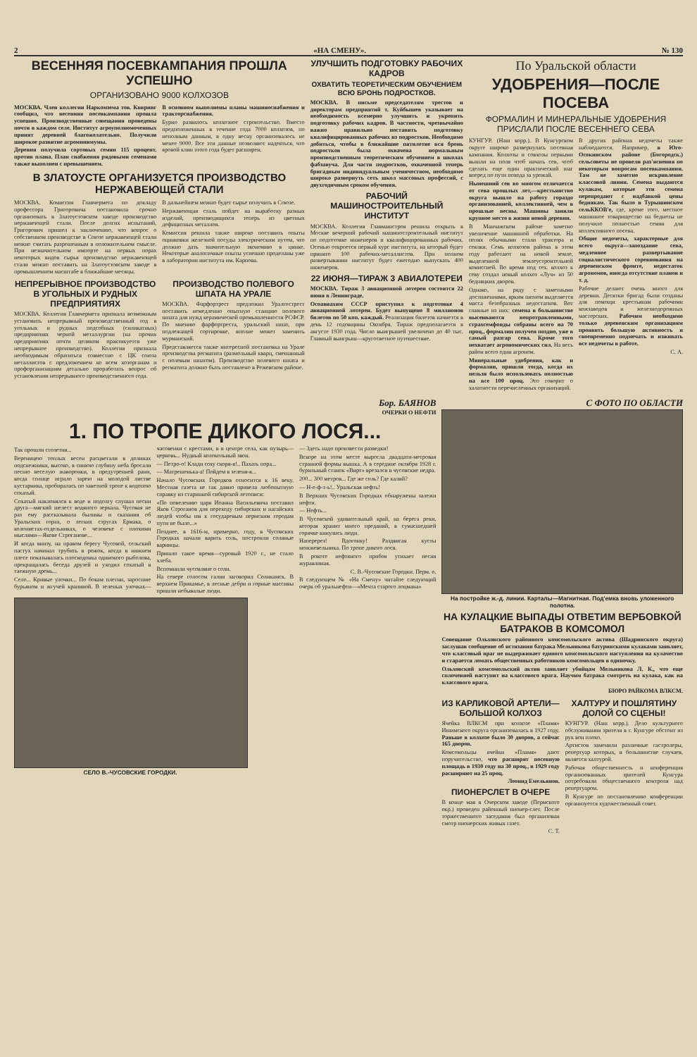2 «НА СМЕНУ». № 130
ВЕСЕННЯЯ ПОСЕВКАМПАНИЯ ПРОШЛА УСПЕШНО
ОРГАНИЗОВАНО 9000 КОЛХОЗОВ
МОСКВА. Член коллегии Наркомзема тов. Квиринг сообщил, что весенняя посевкампания прошла успешно. Производственные совещания проведены почти в каждом селе. Институт агроуполномоченных принят деревней благожелательно. Получили широкое развитие агроминимумы.
Деревня получила сортовых семян 115 процент. против плана. План снабжения рядовыми семенами также выполнен с превышением.
В основном выполнены планы машиноснабжения и тракторснабжения.
Бурно развилось колхозное строительство. Вместо предположенных в течение года 7000 колхозов, по неполным данным, в одну весну организовалось не менее 9000. Все эти данные позволяют надеяться, что яровой клин этого года будет расширен.
В ЗЛАТОУСТЕ ОРГАНИЗУЕТСЯ ПРОИЗВОДСТВО НЕРЖАВЕЮЩЕЙ СТАЛИ
МОСКВА. Комиссия Главчермета по докладу профессора Григоровича постановила срочно организовать в Златоустовском заводе производство нержавеющей стали. После долгих испытаний, Григорович пришел к заключению, что вопрос о собственном производстве в Союзе нержавеющей стали можно считать разрешенным в положительном смысле. При незначительном импорте на первых порах некоторых видов сырья производство нержавеющей стали можно поставить на Златоустовском заводе в промышленном масштабе в ближайшие месяцы.
В дальнейшем можно будет сырье получить в Союзе.
Нержавеющая сталь пойдет на выработку разных изделий, производящихся теперь из цветных дефицитных металлов.
Комиссия решила также широко поставить опыты оцинковки железной посуды электрическим путем, что должно дать значительную экономию в цинке. Некоторые аналогичные опыты успешно проделаны уже в лаборатории института им. Карпова.
НЕПРЕРЫВНОЕ ПРОИЗВОДСТВО В УГОЛЬНЫХ И РУДНЫХ ПРЕДПРИЯТИЯХ
МОСКВА. Коллегия Главчермета признала возможным установить непрерывный производственный год в угольных и рудных подсобных (силикатных) предприятиях черной металлургии (на прочих предприятиях почти целиком практикуется уже непрерывное производство). Коллегия признала необходимым обратиться совместно с ЦК союза металлистов с предложением ко всем хозорганам и профорганизациям детально проработать вопрос об установлении непрерывного производственного года.
ПРОИЗВОДСТВО ПОЛЕВОГО ШПАТА НА УРАЛЕ
МОСКВА. Фарфортрест предложил Уралгострест поставить немедленно опытную станцию полевого шпата для нужд керамической промышленности РСФСР. По мнению фарфортреста, уральский шпат, при подлежащей сортировке, вполне может заменить мурманский.
Представляется также интересной постановка на Урале производства регматита (размольный кварц, смешанный с полевым шпатом). Производство полевого шпата и регматита должно быть поставлено в Режевском районе.
УЛУЧШИТЬ ПОДГОТОВКУ РАБОЧИХ КАДРОВ
ОХВАТИТЬ ТЕОРЕТИЧЕСКИМ ОБУЧЕНИЕМ ВСЮ БРОНЬ ПОДРОСТКОВ.
МОСКВА. В письме председателям трестов и директорам предприятий т. Куйбышев указывает на необходимость всемерно улучшить и укрепить подготовку рабочих кадров. В частности, чрезвычайно важно правильно поставить подготовку квалифицированных рабочих из подростков. Необходимо добиться, чтобы в ближайшие пятилетие вся бронь подростков была охвачена нормальным производственным теоретическим обучением в школах фабзавуча. Для части подростков, охваченной теперь бригадным индивидуальным ученичеством, необходимо широко развернуть сеть школ массовых профессий, с двухгодичным сроком обучения.
РАБОЧИЙ МАШИНОСТРОИТЕЛЬНЫЙ ИНСТИТУТ
МОСКВА. Коллегия Главмашстроя решила открыть в Москве вечерний рабочий машиностроительный институт по подготовке инженеров и квалифицированных рабочих. Осенью откроется первый курс института, на который будет принято 100 рабочих-металлистов. При полном развертывании институт будет ежегодно выпускать 400 инженеров.
22 ИЮНЯ—ТИРАЖ 3 АВИАЛОТЕРЕИ
МОСКВА. Тираж 3 авиационной лотереи состоится 22 июня в Ленинграде.
Осоавиахим СССР приступил к подготовке 4 авиационной лотереи. Будет выпущено 8 миллионов билетов по 50 коп. каждый. Реализация билетов начнется в день 12 годовщины Октября. Тираж предполагается в августе 1930 года. Число выигрышей увеличено до 40 тыс. Главный выигрыш—кругосветное путешествие.
По Уральской области
УДОБРЕНИЯ—ПОСЛЕ ПОСЕВА
ФОРМАЛИН И МИНЕРАЛЬНЫЕ УДОБРЕНИЯ ПРИСЛАЛИ ПОСЛЕ ВЕСЕННЕГО СЕВА
КУНГУР. (Наш корр.). В Кунгурском округе широко развернулась посевная кампания. Колхозы и совхозы первыми вышли на поля чтоб начать сев, чтоб сделать еще один практический шаг вперед по пути похода за урожай.
Нынешний сев во многом отличается от сева прошлых лет,—крестьянство округа вышло на работу гораздо организованней, коллективней, чем в прошлые весны. Машины заняли крупное место в жизни новой деревни.
В Манчажском районе заметно увеличение машинной обработки. На полях обычными стали трактора и сеялки. Семь колхозов района в этом году работают на новой земле, выделенной землеустроительной комиссией. Во время под тех. колхоз к севу создал новый колхоз «Луч» из 50 бедняцких дворов.
Однако, на ряду с заметными достижениями, ярким пятном выделяется масса безобразных недостатков. Вот главные из них: семена в большинстве высеиваются непротравленными, страхсемфонды собраны всего на 70 проц., формалин получен поздно, уже в самый разгар сева. Кроме того нехватает агрономических сил. На весь район всего один агроном.
Минеральные удобрения, как и формалин, пришли тогда, когда их нельзя было использовать полностью на все 100 проц. Это говорит о халатности перечисленных организаций.
В других районах недочеты также наблюдаются. Например, в Юго-Осокинском районе (Богородск.) сельсоветы не провели раз'яснения по некоторым вопросам посевкампании. Там не заметно искривление классовой линии. Семена выдаются кулакам, которые эти семена перепродают с надбавкой цены беднякам. Так было в Турышинском сельККОВ'е, где, кроме того, местное машинное товарищество на бедноты не получило полностью семян для коллективного посева.
Общие недочеты, характерные для всего округа—запоздание сева, медленное развертывание социалистического соревнования на деревенском фронте, недостаток агрономов, иногда отсутствие планов и т. д.
Рабочие делают очень много для деревни. Десятки бригад были созданы для помощи крестьянам рабочими кожзаводов и железнодорожных мастерских. Рабочим необходимо только деревенским организациям проявить большую активность и своевременно подмечать и изживать все недочеты в работе.
С. А.
Бор. БАЯНОВ
ОЧЕРКИ О НЕФТИ
1. ПО ТРОПЕ ДИКОГО ЛОСЯ...
Так прошли столетия...
Вереницею теплых весен расцветали в долинах подснежники, высоко, в синюю глубину неба бросали песню веселую жаворонки, в предутренней рани, когда солнце играло зарею на молодой листве кустарника, пробиралась по заветной тропе к водопою сохатый.
Сохатый наклонялся к воде и подолгу слушал песни друга—мягкий шелест водяного зеркала. Чусовая не раз ему рассказывала былины и сказания об Уральских горах, о легких стругах Ермака, о колонистах-отдельниках, о человеке с плохими мыслями—Якове Строганове...
И когда внизу, на правом берегу Чусовой, сельский пастух начинал трубить в рожок, когда в нижнем плесе показывалась плоскодонка одинокого рыболова, прекращалась беседа друзей и уходил сохатый в таежную дремь...
Село... Кривые улочки... По бокам плетни, заросшие бурьяном и жгучей крапивой. В зеленых улочках—часовенки с крестами, в в центре села, как пузырь—церковь... Нудный колокольный звон.
— Петро-о! Клади соху скоря-я!.. Пахать пора...
— Матрешенька-а! Пойдем в зеленя-я...
Начало Чусовских Городков относится к 16 веку. Местная газета не так давно привела любопытную справку из старинной сибирской летописи:
«По повелению царя Иоанна Васильевича поставил Яков Строганов для переходу сибирских и нагайских людей чтобы им к государевым пермским городам пути не было...»
Позднее, в 1616-м, примерно, году, в Чусовских Городках начали варить соль, построили соляные варницы.
Пришло такое время—суровый 1920 г., не стало хлеба.
Вспомнили чусовляне о соли.
На севере голосом галия заговорил Соликамск. В верхнем Прикамье, в лесные дебри и горные массивы пришли небывалые люди.
— Здесь надо произвести разведки!
Вскоре на этом месте выросла двадцати-метровая странной формы вышка. А в середине октября 1928 г. бурильный станок «Вирт» врезался в чусовские недра.
200... 300 метров... Где же соль? Где калий?
— Н-е-ф-т-ь!.. Уральская нефть!
В Верхних Чусовских Городках обнаружены залежи нефти.
— Нефть...
В Чусовской удивительный край, на берега реки, которая хранит много преданий, в сумасшедшей горячке кинулись люди.
Наперерез! Вдогонку! Раздвигая кусты можжевельника. По тропе дикого лося.
В рокоте нефтяного прибоя утихает песня журавлиная.
С. В.-Чусовские Городки. Перм. о.
В следующем № «На Смену» читайте следующий очерк об уральнефти—«Мечта старого лоцмана»
СЕЛО В.-ЧУСОВСКИЕ ГОРОДКИ.
С ФОТО ПО ОБЛАСТИ
На постройке ж.-д. линии. Карталы—Магнитная. Под'емка вновь уложенного полотна.
НА КУЛАЦКИЕ ВЫПАДЫ ОТВЕТИМ ВЕРБОВКОЙ БАТРАКОВ В КОМСОМОЛ
Совещание Ольховского районного комсомольского актива (Шадринского округа) заслушав сообщение об истязании батрака Мельникова батуринскими кулаками заявляет, что классовый враг не выдерживает единого комсомольского наступления на кулачество и старается ломать общественных работников комсомольцев в одиночку.
Ольховский комсомольский актив заявляет убийцам Мельникова Л. К., что еще сплоченней наступит на классового врага. Научим батрака смотреть на кулака, как на классового врага.
БЮРО РАЙКОМА ВЛКСМ.
ИЗ КАРЛИКОВОЙ АРТЕЛИ—БОЛЬШОЙ КОЛХОЗ
Ячейка ВЛКСМ при колхозе «Пламя» Ишимского округа организовалась в 1927 году. Раньше в колхозе было 30 дворов, а сейчас 165 дворов.
Комсомольцы ячейки «Пламя» дают поручительство, что расширят посевную площадь в 1930 году на 30 проц., в 1929 году расширяют на 25 проц.
Леонид Емельянов.
ПИОНЕРСЛЕТ В ОЧЕРЕ
В конце мая в Очерском заводе (Пермского окр.) проведен районный пионер-слет. После торжественного заседания был организован смотр пионерских живых газет.
С. Т.
ХАЛТУРУ И ПОШЛЯТИНУ ДОЛОЙ СО СЦЕНЫ!
КУНГУР. (Наш корр.). Дело культурного обслуживания зрителя в г. Кунгуре обстоит из рук вон плохо.
Артистов заменили различные гастролеры, репертуар которых, в большинстве случаев, является халтурой.
Рабочая общественность и конференция организованных зрителей Кунгура потребовали общественного контроля над репертуаром.
В Кунгуре по постановлению конференции организуется художественный совет.